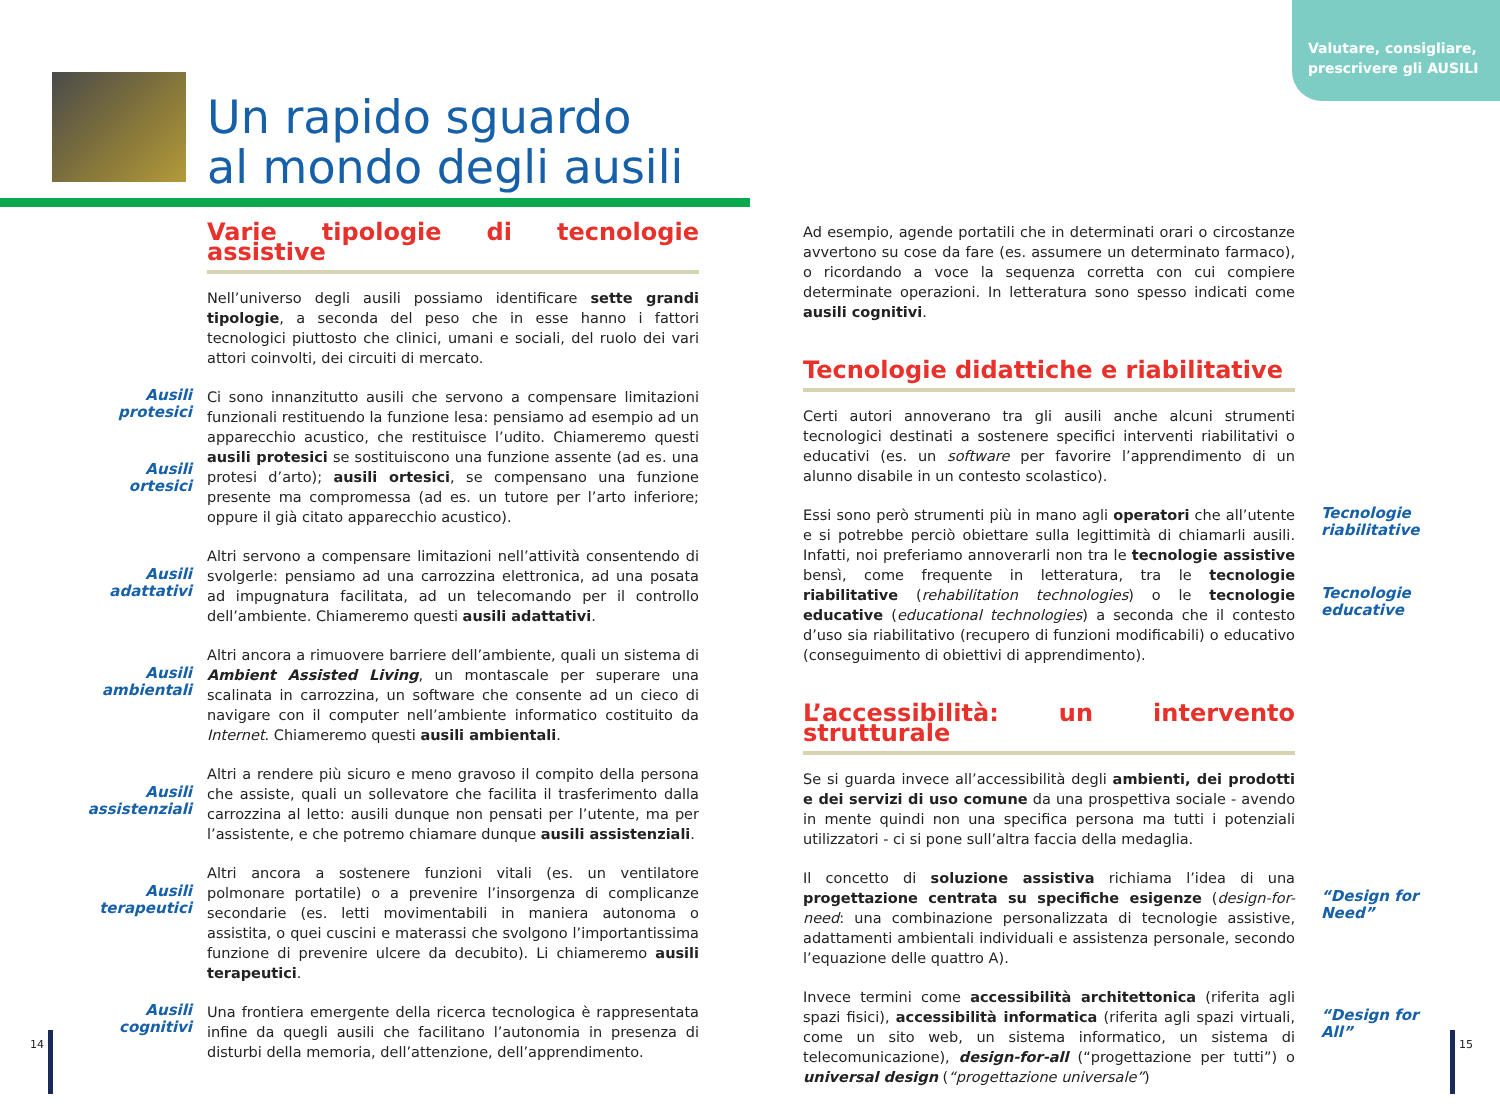Valutare, consigliare,
prescrivere gli AUSILI
Un rapido sguardo
al mondo degli ausili
Varie tipologie di tecnologie assistive
Nell’universo degli ausili possiamo identificare sette grandi tipologie, a seconda del peso che in esse hanno i fattori tecnologici piuttosto che clinici, umani e sociali, del ruolo dei vari attori coinvolti, dei circuiti di mercato.
Ausili protesici
Ausili ortesici
Ci sono innanzitutto ausili che servono a compensare limitazioni funzionali restituendo la funzione lesa: pensiamo ad esempio ad un apparecchio acustico, che restituisce l’udito. Chiameremo questi ausili protesici se sostituiscono una funzione assente (ad es. una protesi d’arto); ausili ortesici, se compensano una funzione presente ma compromessa (ad es. un tutore per l’arto inferiore; oppure il già citato apparecchio acustico).
Ausili adattativi
Altri servono a compensare limitazioni nell’attività consentendo di svolgerle: pensiamo ad una carrozzina elettronica, ad una posata ad impugnatura facilitata, ad un telecomando per il controllo dell’ambiente. Chiameremo questi ausili adattativi.
Ausili ambientali
Altri ancora a rimuovere barriere dell’ambiente, quali un sistema di Ambient Assisted Living, un montascale per superare una scalinata in carrozzina, un software che consente ad un cieco di navigare con il computer nell’ambiente informatico costituito da Internet. Chiameremo questi ausili ambientali.
Ausili assistenziali
Altri a rendere più sicuro e meno gravoso il compito della persona che assiste, quali un sollevatore che facilita il trasferimento dalla carrozzina al letto: ausili dunque non pensati per l’utente, ma per l’assistente, e che potremo chiamare dunque ausili assistenziali.
Ausili terapeutici
Altri ancora a sostenere funzioni vitali (es. un ventilatore polmonare portatile) o a prevenire l’insorgenza di complicanze secondarie (es. letti movimentabili in maniera autonoma o assistita, o quei cuscini e materassi che svolgono l’importantissima funzione di prevenire ulcere da decubito). Li chiameremo ausili terapeutici.
Ausili cognitivi Una frontiera emergente della ricerca tecnologica è rappresentata infine da quegli ausili che facilitano l’autonomia in presenza di disturbi della memoria, dell’attenzione, dell’apprendimento.
Ad esempio, agende portatili che in determinati orari o circostanze avvertono su cose da fare (es. assumere un determinato farmaco), o ricordando a voce la sequenza corretta con cui compiere determinate operazioni. In letteratura sono spesso indicati come ausili cognitivi.
Tecnologie didattiche e riabilitative
Certi autori annoverano tra gli ausili anche alcuni strumenti tecnologici destinati a sostenere specifici interventi riabilitativi o educativi (es. un software per favorire l’apprendimento di un alunno disabile in un contesto scolastico).
Tecnologie riabilitative
Tecnologie educative
Essi sono però strumenti più in mano agli operatori che all’utente e si potrebbe perciò obiettare sulla legittimità di chiamarli ausili. Infatti, noi preferiamo annoverarli non tra le tecnologie assistive bensì, come frequente in letteratura, tra le tecnologie riabilitative (rehabilitation technologies) o le tecnologie educative (educational technologies) a seconda che il contesto d’uso sia riabilitativo (recupero di funzioni modificabili) o educativo (conseguimento di obiettivi di apprendimento).
L’accessibilità: un intervento strutturale
Se si guarda invece all’accessibilità degli ambienti, dei prodotti e dei servizi di uso comune da una prospettiva sociale - avendo in mente quindi non una specifica persona ma tutti i potenziali utilizzatori - ci si pone sull’altra faccia della medaglia.
“Design for Need”
Il concetto di soluzione assistiva richiama l’idea di una progettazione centrata su specifiche esigenze (design-for-need: una combinazione personalizzata di tecnologie assistive, adattamenti ambientali individuali e assistenza personale, secondo l’equazione delle quattro A).
“Design for All”
Invece termini come accessibilità architettonica (riferita agli spazi fisici), accessibilità informatica (riferita agli spazi virtuali, come un sito web, un sistema informatico, un sistema di telecomunicazione), design-for-all (“progettazione per tutti”) o universal design (“progettazione universale”)
14 15